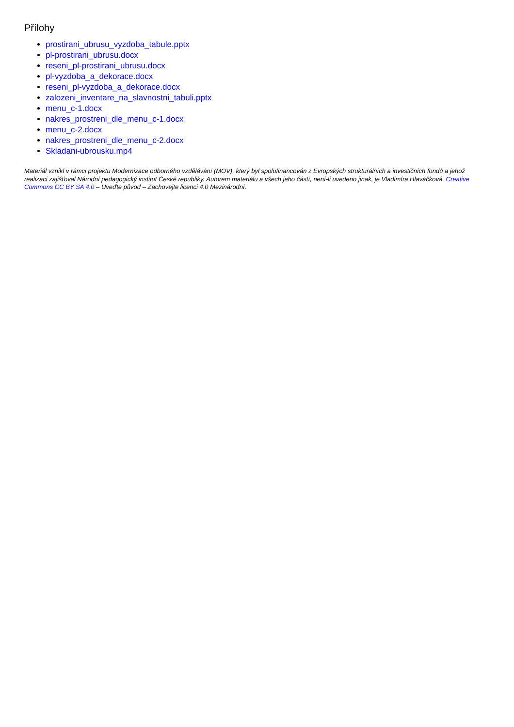Přílohy
prostirani_ubrusu_vyzdoba_tabule.pptx
pl-prostirani_ubrusu.docx
reseni_pl-prostirani_ubrusu.docx
pl-vyzdoba_a_dekorace.docx
reseni_pl-vyzdoba_a_dekorace.docx
zalozeni_inventare_na_slavnostni_tabuli.pptx
menu_c-1.docx
nakres_prostreni_dle_menu_c-1.docx
menu_c-2.docx
nakres_prostreni_dle_menu_c-2.docx
Skladani-ubrousku.mp4
Materiál vznikl v rámci projektu Modernizace odborného vzdělávání (MOV), který byl spolufinancován z Evropských strukturálních a investičních fondů a jehož realizaci zajišťoval Národní pedagogický institut České republiky. Autorem materiálu a všech jeho částí, není-li uvedeno jinak, je Vladimíra Hlaváčková. Creative Commons CC BY SA 4.0 – Uveďte původ – Zachovejte licenci 4.0 Mezinárodní.